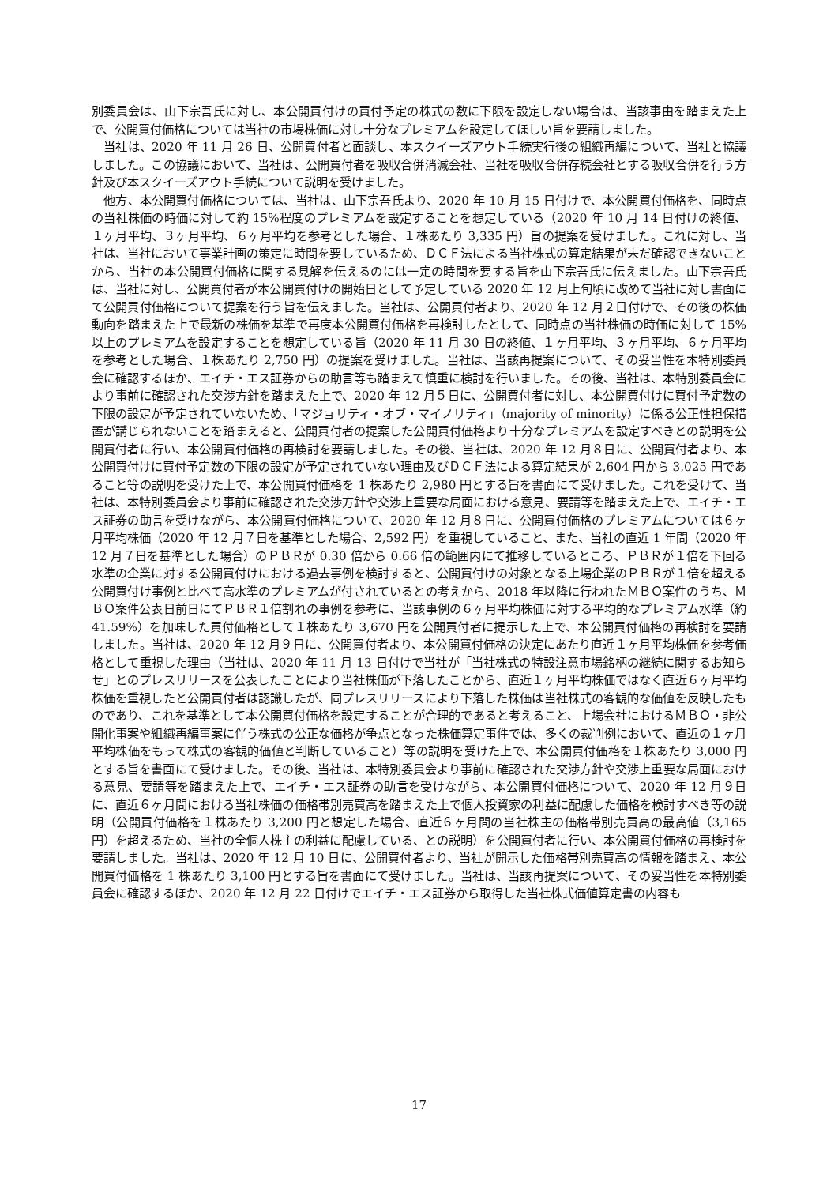別委員会は、山下宗吾氏に対し、本公開買付けの買付予定の株式の数に下限を設定しない場合は、当該事由を踏まえた上で、公開買付価格については当社の市場株価に対し十分なプレミアムを設定してほしい旨を要請しました。
　当社は、2020 年 11 月 26 日、公開買付者と面談し、本スクイーズアウト手続実行後の組織再編について、当社と協議しました。この協議において、当社は、公開買付者を吸収合併消滅会社、当社を吸収合併存続会社とする吸収合併を行う方針及び本スクイーズアウト手続について説明を受けました。
　他方、本公開買付価格については、当社は、山下宗吾氏より、2020 年 10 月 15 日付けで、本公開買付価格を、同時点の当社株価の時価に対して約 15%程度のプレミアムを設定することを想定している（2020 年 10 月 14 日付けの終値、１ヶ月平均、３ヶ月平均、６ヶ月平均を参考とした場合、１株あたり 3,335 円）旨の提案を受けました。これに対し、当社は、当社において事業計画の策定に時間を要しているため、ＤＣＦ法による当社株式の算定結果が未だ確認できないことから、当社の本公開買付価格に関する見解を伝えるのには一定の時間を要する旨を山下宗吾氏に伝えました。山下宗吾氏は、当社に対し、公開買付者が本公開買付けの開始日として予定している 2020 年 12 月上旬頃に改めて当社に対し書面にて公開買付価格について提案を行う旨を伝えました。当社は、公開買付者より、2020 年 12 月２日付けで、その後の株価動向を踏まえた上で最新の株価を基準で再度本公開買付価格を再検討したとして、同時点の当社株価の時価に対して 15%以上のプレミアムを設定することを想定している旨（2020 年 11 月 30 日の終値、１ヶ月平均、３ヶ月平均、６ヶ月平均を参考とした場合、１株あたり 2,750 円）の提案を受けました。当社は、当該再提案について、その妥当性を本特別委員会に確認するほか、エイチ・エス証券からの助言等も踏まえて慎重に検討を行いました。その後、当社は、本特別委員会により事前に確認された交渉方針を踏まえた上で、2020 年 12 月５日に、公開買付者に対し、本公開買付けに買付予定数の下限の設定が予定されていないため、「マジョリティ・オブ・マイノリティ」（majority of minority）に係る公正性担保措置が講じられないことを踏まえると、公開買付者の提案した公開買付価格より十分なプレミアムを設定すべきとの説明を公開買付者に行い、本公開買付価格の再検討を要請しました。その後、当社は、2020 年 12 月８日に、公開買付者より、本公開買付けに買付予定数の下限の設定が予定されていない理由及びＤＣＦ法による算定結果が 2,604 円から 3,025 円であること等の説明を受けた上で、本公開買付価格を 1 株あたり 2,980 円とする旨を書面にて受けました。これを受けて、当社は、本特別委員会より事前に確認された交渉方針や交渉上重要な局面における意見、要請等を踏まえた上で、エイチ・エス証券の助言を受けながら、本公開買付価格について、2020 年 12 月８日に、公開買付価格のプレミアムについては６ヶ月平均株価（2020 年 12 月７日を基準とした場合、2,592 円）を重視していること、また、当社の直近 1 年間（2020 年 12 月７日を基準とした場合）のＰＢＲが 0.30 倍から 0.66 倍の範囲内にて推移しているところ、ＰＢＲが１倍を下回る水準の企業に対する公開買付けにおける過去事例を検討すると、公開買付けの対象となる上場企業のＰＢＲが１倍を超える公開買付け事例と比べて高水準のプレミアムが付されているとの考えから、2018 年以降に行われたＭＢＯ案件のうち、ＭＢＯ案件公表日前日にてＰＢＲ１倍割れの事例を参考に、当該事例の６ヶ月平均株価に対する平均的なプレミアム水準（約 41.59%）を加味した買付価格として１株あたり 3,670 円を公開買付者に提示した上で、本公開買付価格の再検討を要請しました。当社は、2020 年 12 月９日に、公開買付者より、本公開買付価格の決定にあたり直近１ヶ月平均株価を参考価格として重視した理由（当社は、2020 年 11 月 13 日付けで当社が「当社株式の特設注意市場銘柄の継続に関するお知らせ」とのプレスリリースを公表したことにより当社株価が下落したことから、直近１ヶ月平均株価ではなく直近６ヶ月平均株価を重視したと公開買付者は認識したが、同プレスリリースにより下落した株価は当社株式の客観的な価値を反映したものであり、これを基準として本公開買付価格を設定することが合理的であると考えること、上場会社におけるＭＢＯ・非公開化事案や組織再編事案に伴う株式の公正な価格が争点となった株価算定事件では、多くの裁判例において、直近の１ヶ月平均株価をもって株式の客観的価値と判断していること）等の説明を受けた上で、本公開買付価格を１株あたり 3,000 円とする旨を書面にて受けました。その後、当社は、本特別委員会より事前に確認された交渉方針や交渉上重要な局面における意見、要請等を踏まえた上で、エイチ・エス証券の助言を受けながら、本公開買付価格について、2020 年 12 月９日に、直近６ヶ月間における当社株価の価格帯別売買高を踏まえた上で個人投資家の利益に配慮した価格を検討すべき等の説明（公開買付価格を１株あたり 3,200 円と想定した場合、直近６ヶ月間の当社株主の価格帯別売買高の最高値（3,165 円）を超えるため、当社の全個人株主の利益に配慮している、との説明）を公開買付者に行い、本公開買付価格の再検討を要請しました。当社は、2020 年 12 月 10 日に、公開買付者より、当社が開示した価格帯別売買高の情報を踏まえ、本公開買付価格を 1 株あたり 3,100 円とする旨を書面にて受けました。当社は、当該再提案について、その妥当性を本特別委員会に確認するほか、2020 年 12 月 22 日付けでエイチ・エス証券から取得した当社株式価値算定書の内容も
17